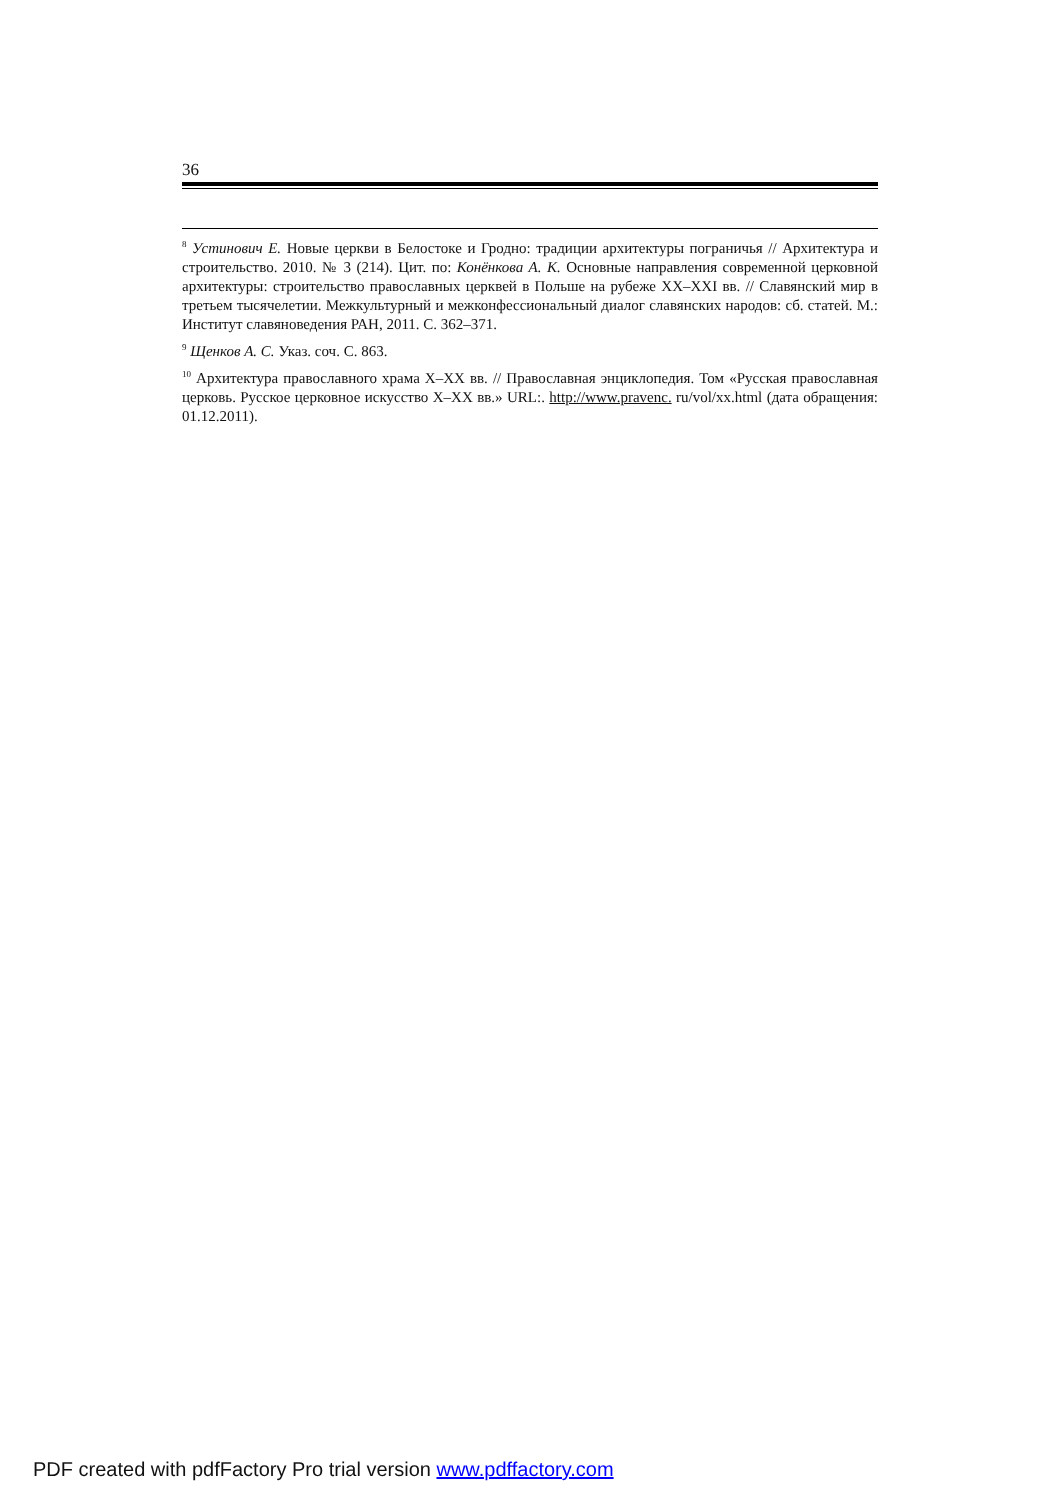36
<sup>8</sup> Устинович Е. Новые церкви в Белостоке и Гродно: традиции архитектуры пограничья // Архитектура и строительство. 2010. № 3 (214). Цит. по: Конёнкова А. К. Основные направления современной церковной архитектуры: строительство православных церквей в Польше на рубеже XX–XXI вв. // Славянский мир в третьем тысячелетии. Межкультурный и межконфессиональный диалог славянских народов: сб. статей. М.: Институт славяноведения РАН, 2011. С. 362–371.
<sup>9</sup> Щенков А. С. Указ. соч. С. 863.
<sup>10</sup> Архитектура православного храма X–XX вв. // Православная энциклопедия. Том «Русская православная церковь. Русское церковное искусство X–XX вв.» URL:. http://www.pravenc. ru/vol/xx.html (дата обращения: 01.12.2011).
PDF created with pdfFactory Pro trial version www.pdffactory.com